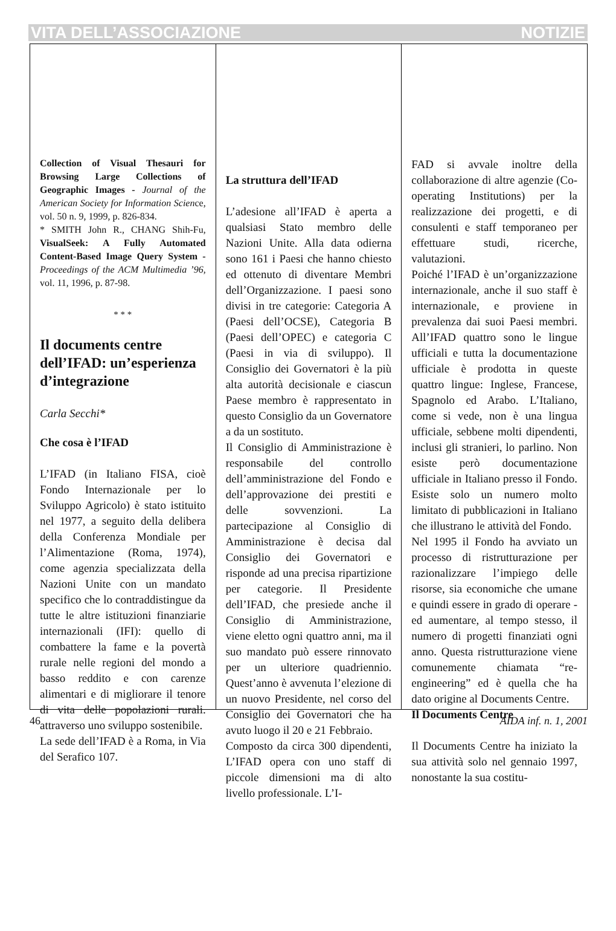VITA DELL’ASSOCIAZIONE NOTIZIE
Collection of Visual Thesauri for Browsing Large Collections of Geographic Images - Journal of the American Society for Information Science, vol. 50 n. 9, 1999, p. 826-834.
* SMITH John R., CHANG Shih-Fu, VisualSeek: A Fully Automated Content-Based Image Query System - Proceedings of the ACM Multimedia ’96, vol. 11, 1996, p. 87-98.
* * *
Il documents centre dell’IFAD: un’esperienza d’integrazione
Carla Secchi*
Che cosa è l’IFAD
L’IFAD (in Italiano FISA, cioè Fondo Internazionale per lo Sviluppo Agricolo) è stato istituito nel 1977, a seguito della delibera della Conferenza Mondiale per l’Alimentazione (Roma, 1974), come agenzia specializzata della Nazioni Unite con un mandato specifico che lo contraddistingue da tutte le altre istituzioni finanziarie internazionali (IFI): quello di combattere la fame e la povertà rurale nelle regioni del mondo a basso reddito e con carenze alimentari e di migliorare il tenore di vita delle popolazioni rurali. attraverso uno sviluppo sostenibile.
La sede dell’IFAD è a Roma, in Via del Serafico 107.
La struttura dell’IFAD
L’adesione all’IFAD è aperta a qualsiasi Stato membro delle Nazioni Unite. Alla data odierna sono 161 i Paesi che hanno chiesto ed ottenuto di diventare Membri dell’Organizzazione. I paesi sono divisi in tre categorie: Categoria A (Paesi dell’OCSE), Categoria B (Paesi dell’OPEC) e categoria C (Paesi in via di sviluppo). Il Consiglio dei Governatori è la più alta autorità decisionale e ciascun Paese membro è rappresentato in questo Consiglio da un Governatore a da un sostituto.
Il Consiglio di Amministrazione è responsabile del controllo dell’amministrazione del Fondo e dell’approvazione dei prestiti e delle sovvenzioni. La partecipazione al Consiglio di Amministrazione è decisa dal Consiglio dei Governatori e risponde ad una precisa ripartizione per categorie. Il Presidente dell’IFAD, che presiede anche il Consiglio di Amministrazione, viene eletto ogni quattro anni, ma il suo mandato può essere rinnovato per un ulteriore quadriennio. Quest’anno è avvenuta l’elezione di un nuovo Presidente, nel corso del Consiglio dei Governatori che ha avuto luogo il 20 e 21 Febbraio.
Composto da circa 300 dipendenti, L’IFAD opera con uno staff di piccole dimensioni ma di alto livello professionale. L’I-
FAD si avvale inoltre della collaborazione di altre agenzie (Co-operating Institutions) per la realizzazione dei progetti, e di consulenti e staff temporaneo per effettuare studi, ricerche, valutazioni.
Poiché l’IFAD è un’organizzazione internazionale, anche il suo staff è internazionale, e proviene in prevalenza dai suoi Paesi membri. All’IFAD quattro sono le lingue ufficiali e tutta la documentazione ufficiale è prodotta in queste quattro lingue: Inglese, Francese, Spagnolo ed Arabo. L’Italiano, come si vede, non è una lingua ufficiale, sebbene molti dipendenti, inclusi gli stranieri, lo parlino. Non esiste però documentazione ufficiale in Italiano presso il Fondo. Esiste solo un numero molto limitato di pubblicazioni in Italiano che illustrano le attività del Fondo.
Nel 1995 il Fondo ha avviato un processo di ristrutturazione per razionalizzare l’impiego delle risorse, sia economiche che umane e quindi essere in grado di operare - ed aumentare, al tempo stesso, il numero di progetti finanziati ogni anno. Questa ristrutturazione viene comunemente chiamata “re-engineering” ed è quella che ha dato origine al Documents Centre.
Il Documents Centre
Il Documents Centre ha iniziato la sua attività solo nel gennaio 1997, nonostante la sua costitu-
46 AIDA inf. n. 1, 2001